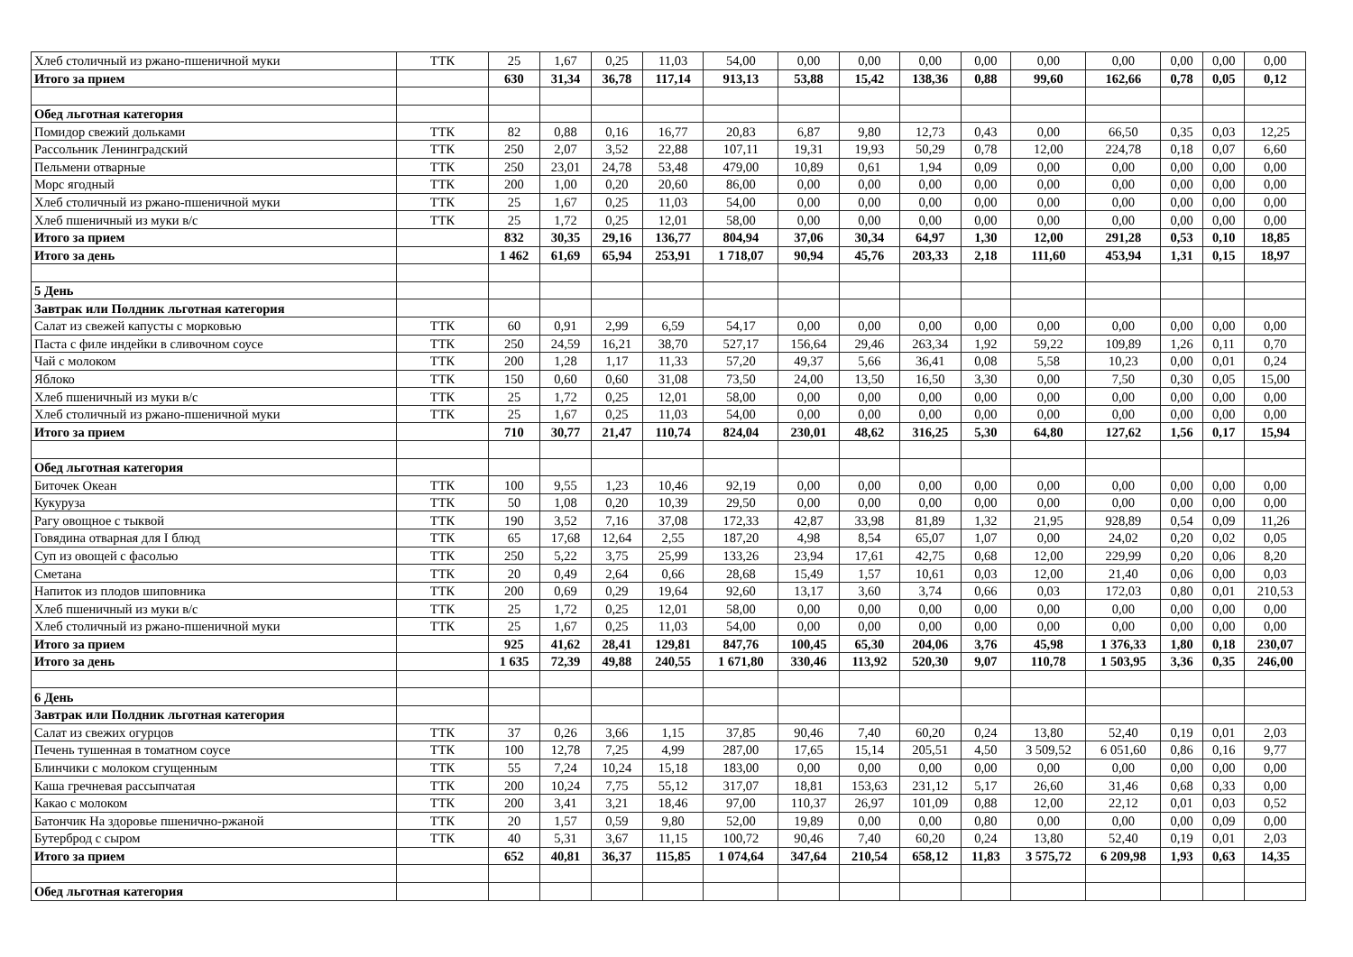| Хлеб столичный из ржано-пшеничной муки | ТТК | 25 | 1,67 | 0,25 | 11,03 | 54,00 | 0,00 | 0,00 | 0,00 | 0,00 | 0,00 | 0,00 | 0,00 | 0,00 | 0,00 |
| Итого за прием | | 630 | 31,34 | 36,78 | 117,14 | 913,13 | 53,88 | 15,42 | 138,36 | 0,88 | 99,60 | 162,66 | 0,78 | 0,05 | 0,12 |
| Обед льготная категория | | | | | | | | | | | | | | | |
| Помидор свежий дольками | ТТК | 82 | 0,88 | 0,16 | 16,77 | 20,83 | 6,87 | 9,80 | 12,73 | 0,43 | 0,00 | 66,50 | 0,35 | 0,03 | 12,25 |
| Рассольник Ленинградский | ТТК | 250 | 2,07 | 3,52 | 22,88 | 107,11 | 19,31 | 19,93 | 50,29 | 0,78 | 12,00 | 224,78 | 0,18 | 0,07 | 6,60 |
| Пельмени отварные | ТТК | 250 | 23,01 | 24,78 | 53,48 | 479,00 | 10,89 | 0,61 | 1,94 | 0,09 | 0,00 | 0,00 | 0,00 | 0,00 | 0,00 |
| Морс ягодный | ТТК | 200 | 1,00 | 0,20 | 20,60 | 86,00 | 0,00 | 0,00 | 0,00 | 0,00 | 0,00 | 0,00 | 0,00 | 0,00 | 0,00 |
| Хлеб столичный из ржано-пшеничной муки | ТТК | 25 | 1,67 | 0,25 | 11,03 | 54,00 | 0,00 | 0,00 | 0,00 | 0,00 | 0,00 | 0,00 | 0,00 | 0,00 | 0,00 |
| Хлеб пшеничный из муки в/с | ТТК | 25 | 1,72 | 0,25 | 12,01 | 58,00 | 0,00 | 0,00 | 0,00 | 0,00 | 0,00 | 0,00 | 0,00 | 0,00 | 0,00 |
| Итого за прием | | 832 | 30,35 | 29,16 | 136,77 | 804,94 | 37,06 | 30,34 | 64,97 | 1,30 | 12,00 | 291,28 | 0,53 | 0,10 | 18,85 |
| Итого за день | | 1 462 | 61,69 | 65,94 | 253,91 | 1 718,07 | 90,94 | 45,76 | 203,33 | 2,18 | 111,60 | 453,94 | 1,31 | 0,15 | 18,97 |
| 5 День | | | | | | | | | | | | | | | |
| Завтрак или Полдник льготная категория | | | | | | | | | | | | | | | |
| Салат из свежей капусты с морковью | ТТК | 60 | 0,91 | 2,99 | 6,59 | 54,17 | 0,00 | 0,00 | 0,00 | 0,00 | 0,00 | 0,00 | 0,00 | 0,00 | 0,00 |
| Паста с филе индейки в сливочном соусе | ТТК | 250 | 24,59 | 16,21 | 38,70 | 527,17 | 156,64 | 29,46 | 263,34 | 1,92 | 59,22 | 109,89 | 1,26 | 0,11 | 0,70 |
| Чай с молоком | ТТК | 200 | 1,28 | 1,17 | 11,33 | 57,20 | 49,37 | 5,66 | 36,41 | 0,08 | 5,58 | 10,23 | 0,00 | 0,01 | 0,24 |
| Яблоко | ТТК | 150 | 0,60 | 0,60 | 31,08 | 73,50 | 24,00 | 13,50 | 16,50 | 3,30 | 0,00 | 7,50 | 0,30 | 0,05 | 15,00 |
| Хлеб пшеничный из муки в/с | ТТК | 25 | 1,72 | 0,25 | 12,01 | 58,00 | 0,00 | 0,00 | 0,00 | 0,00 | 0,00 | 0,00 | 0,00 | 0,00 | 0,00 |
| Хлеб столичный из ржано-пшеничной муки | ТТК | 25 | 1,67 | 0,25 | 11,03 | 54,00 | 0,00 | 0,00 | 0,00 | 0,00 | 0,00 | 0,00 | 0,00 | 0,00 | 0,00 |
| Итого за прием | | 710 | 30,77 | 21,47 | 110,74 | 824,04 | 230,01 | 48,62 | 316,25 | 5,30 | 64,80 | 127,62 | 1,56 | 0,17 | 15,94 |
| Обед льготная категория | | | | | | | | | | | | | | | |
| Биточек Океан | ТТК | 100 | 9,55 | 1,23 | 10,46 | 92,19 | 0,00 | 0,00 | 0,00 | 0,00 | 0,00 | 0,00 | 0,00 | 0,00 | 0,00 |
| Кукуруза | ТТК | 50 | 1,08 | 0,20 | 10,39 | 29,50 | 0,00 | 0,00 | 0,00 | 0,00 | 0,00 | 0,00 | 0,00 | 0,00 | 0,00 |
| Рагу овощное с тыквой | ТТК | 190 | 3,52 | 7,16 | 37,08 | 172,33 | 42,87 | 33,98 | 81,89 | 1,32 | 21,95 | 928,89 | 0,54 | 0,09 | 11,26 |
| Говядина отварная для I блюд | ТТК | 65 | 17,68 | 12,64 | 2,55 | 187,20 | 4,98 | 8,54 | 65,07 | 1,07 | 0,00 | 24,02 | 0,20 | 0,02 | 0,05 |
| Суп из овощей с фасолью | ТТК | 250 | 5,22 | 3,75 | 25,99 | 133,26 | 23,94 | 17,61 | 42,75 | 0,68 | 12,00 | 229,99 | 0,20 | 0,06 | 8,20 |
| Сметана | ТТК | 20 | 0,49 | 2,64 | 0,66 | 28,68 | 15,49 | 1,57 | 10,61 | 0,03 | 12,00 | 21,40 | 0,06 | 0,00 | 0,03 |
| Напиток из плодов шиповника | ТТК | 200 | 0,69 | 0,29 | 19,64 | 92,60 | 13,17 | 3,60 | 3,74 | 0,66 | 0,03 | 172,03 | 0,80 | 0,01 | 210,53 |
| Хлеб пшеничный из муки в/с | ТТК | 25 | 1,72 | 0,25 | 12,01 | 58,00 | 0,00 | 0,00 | 0,00 | 0,00 | 0,00 | 0,00 | 0,00 | 0,00 | 0,00 |
| Хлеб столичный из ржано-пшеничной муки | ТТК | 25 | 1,67 | 0,25 | 11,03 | 54,00 | 0,00 | 0,00 | 0,00 | 0,00 | 0,00 | 0,00 | 0,00 | 0,00 | 0,00 |
| Итого за прием | | 925 | 41,62 | 28,41 | 129,81 | 847,76 | 100,45 | 65,30 | 204,06 | 3,76 | 45,98 | 1 376,33 | 1,80 | 0,18 | 230,07 |
| Итого за день | | 1 635 | 72,39 | 49,88 | 240,55 | 1 671,80 | 330,46 | 113,92 | 520,30 | 9,07 | 110,78 | 1 503,95 | 3,36 | 0,35 | 246,00 |
| 6 День | | | | | | | | | | | | | | | |
| Завтрак или Полдник льготная категория | | | | | | | | | | | | | | | |
| Салат из свежих огурцов | ТТК | 37 | 0,26 | 3,66 | 1,15 | 37,85 | 90,46 | 7,40 | 60,20 | 0,24 | 13,80 | 52,40 | 0,19 | 0,01 | 2,03 |
| Печень тушенная в томатном соусе | ТТК | 100 | 12,78 | 7,25 | 4,99 | 287,00 | 17,65 | 15,14 | 205,51 | 4,50 | 3 509,52 | 6 051,60 | 0,86 | 0,16 | 9,77 |
| Блинчики с молоком сгущенным | ТТК | 55 | 7,24 | 10,24 | 15,18 | 183,00 | 0,00 | 0,00 | 0,00 | 0,00 | 0,00 | 0,00 | 0,00 | 0,00 | 0,00 |
| Каша гречневая рассыпчатая | ТТК | 200 | 10,24 | 7,75 | 55,12 | 317,07 | 18,81 | 153,63 | 231,12 | 5,17 | 26,60 | 31,46 | 0,68 | 0,33 | 0,00 |
| Какао с молоком | ТТК | 200 | 3,41 | 3,21 | 18,46 | 97,00 | 110,37 | 26,97 | 101,09 | 0,88 | 12,00 | 22,12 | 0,01 | 0,03 | 0,52 |
| Батончик На здоровье пшенично-ржаной | ТТК | 20 | 1,57 | 0,59 | 9,80 | 52,00 | 19,89 | 0,00 | 0,00 | 0,80 | 0,00 | 0,00 | 0,00 | 0,09 | 0,00 |
| Бутерброд с сыром | ТТК | 40 | 5,31 | 3,67 | 11,15 | 100,72 | 90,46 | 7,40 | 60,20 | 0,24 | 13,80 | 52,40 | 0,19 | 0,01 | 2,03 |
| Итого за прием | | 652 | 40,81 | 36,37 | 115,85 | 1 074,64 | 347,64 | 210,54 | 658,12 | 11,83 | 3 575,72 | 6 209,98 | 1,93 | 0,63 | 14,35 |
| Обед льготная категория | | | | | | | | | | | | | | | |